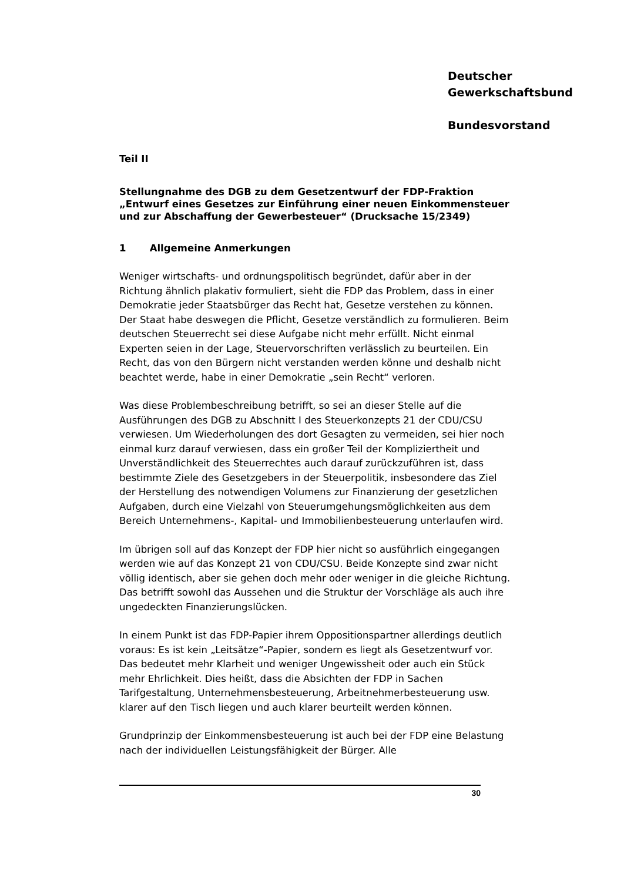Deutscher
Gewerkschaftsbund
Bundesvorstand
Teil II
Stellungnahme des DGB zu dem Gesetzentwurf der FDP-Fraktion „Entwurf eines Gesetzes zur Einführung einer neuen Einkommensteuer und zur Abschaffung der Gewerbesteuer“ (Drucksache 15/2349)
1 Allgemeine Anmerkungen
Weniger wirtschafts- und ordnungspolitisch begründet, dafür aber in der Richtung ähnlich plakativ formuliert, sieht die FDP das Problem, dass in einer Demokratie jeder Staatsbürger das Recht hat, Gesetze verstehen zu können. Der Staat habe deswegen die Pflicht, Gesetze verständlich zu formulieren. Beim deutschen Steuerrecht sei diese Aufgabe nicht mehr erfüllt. Nicht einmal Experten seien in der Lage, Steuervorschriften verlässlich zu beurteilen. Ein Recht, das von den Bürgern nicht verstanden werden könne und deshalb nicht beachtet werde, habe in einer Demokratie „sein Recht“ verloren.
Was diese Problembeschreibung betrifft, so sei an dieser Stelle auf die Ausführungen des DGB zu Abschnitt I des Steuerkonzepts 21 der CDU/CSU verwiesen. Um Wiederholungen des dort Gesagten zu vermeiden, sei hier noch einmal kurz darauf verwiesen, dass ein großer Teil der Kompliziertheit und Unverständlichkeit des Steuerrechtes auch darauf zurückzuführen ist, dass bestimmte Ziele des Gesetzgebers in der Steuerpolitik, insbesondere das Ziel der Herstellung des notwendigen Volumens zur Finanzierung der gesetzlichen Aufgaben, durch eine Vielzahl von Steuerumgehungsmöglichkeiten aus dem Bereich Unternehmens-, Kapital- und Immobilienbesteuerung unterlaufen wird.
Im übrigen soll auf das Konzept der FDP hier nicht so ausführlich eingegangen werden wie auf das Konzept 21 von CDU/CSU. Beide Konzepte sind zwar nicht völlig identisch, aber sie gehen doch mehr oder weniger in die gleiche Richtung. Das betrifft sowohl das Aussehen und die Struktur der Vorschläge als auch ihre ungedeckten Finanzierungslücken.
In einem Punkt ist das FDP-Papier ihrem Oppositionspartner allerdings deutlich voraus: Es ist kein „Leitsätze“-Papier, sondern es liegt als Gesetzentwurf vor. Das bedeutet mehr Klarheit und weniger Ungewissheit oder auch ein Stück mehr Ehrlichkeit. Dies heißt, dass die Absichten der FDP in Sachen Tarifgestaltung, Unternehmensbesteuerung, Arbeitnehmerbesteuerung usw. klarer auf den Tisch liegen und auch klarer beurteilt werden können.
Grundprinzip der Einkommensbesteuerung ist auch bei der FDP eine Belastung nach der individuellen Leistungsfähigkeit der Bürger. Alle
30